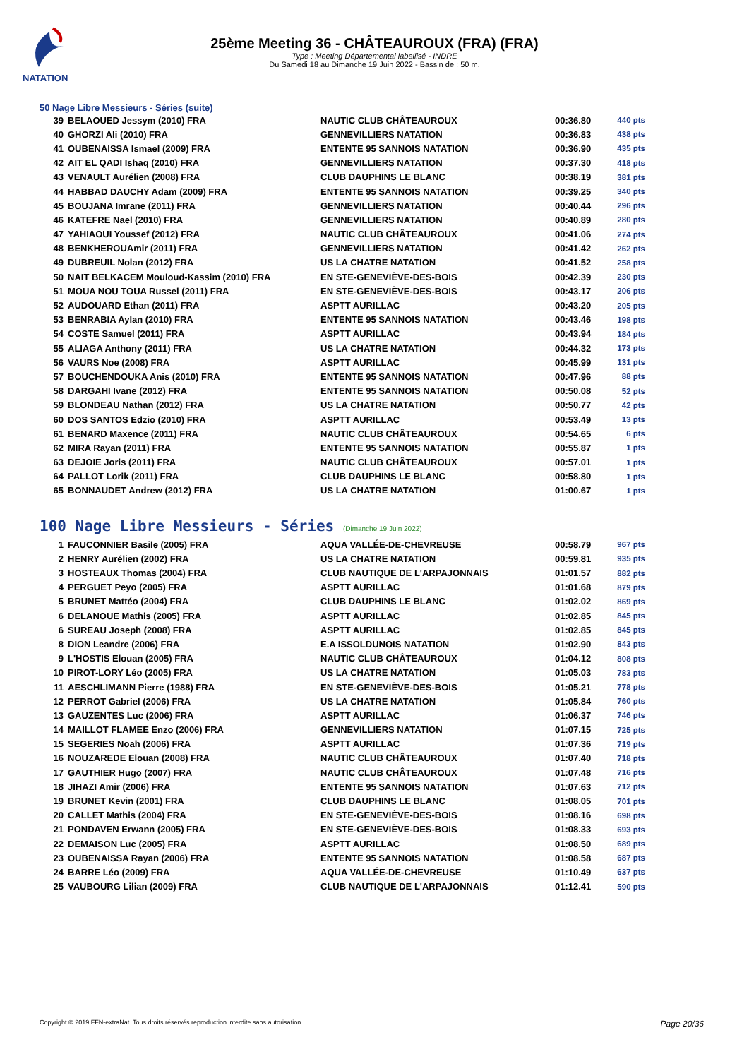NATATION
25ème Meeting 36 - CHÂTEAUROUX (FRA) (FRA)
Type : Meeting Départemental labellisé - INDRE
Du Samedi 18 au Dimanche 19 Juin 2022 - Bassin de : 50 m.
50 Nage Libre Messieurs - Séries (suite)
| 39 | BELAOUED Jessym (2010) FRA | NAUTIC CLUB CHÂTEAUROUX | 00:36.80 | 440 pts |
| 40 | GHORZI Ali (2010) FRA | GENNEVILLIERS NATATION | 00:36.83 | 438 pts |
| 41 | OUBENAISSA Ismael (2009) FRA | ENTENTE 95 SANNOIS NATATION | 00:36.90 | 435 pts |
| 42 | AIT EL QADI Ishaq (2010) FRA | GENNEVILLIERS NATATION | 00:37.30 | 418 pts |
| 43 | VENAULT Aurélien (2008) FRA | CLUB DAUPHINS LE BLANC | 00:38.19 | 381 pts |
| 44 | HABBAD DAUCHY Adam (2009) FRA | ENTENTE 95 SANNOIS NATATION | 00:39.25 | 340 pts |
| 45 | BOUJANA Imrane (2011) FRA | GENNEVILLIERS NATATION | 00:40.44 | 296 pts |
| 46 | KATEFRE Nael (2010) FRA | GENNEVILLIERS NATATION | 00:40.89 | 280 pts |
| 47 | YAHIAOUI Youssef (2012) FRA | NAUTIC CLUB CHÂTEAUROUX | 00:41.06 | 274 pts |
| 48 | BENKHEROUAmir (2011) FRA | GENNEVILLIERS NATATION | 00:41.42 | 262 pts |
| 49 | DUBREUIL Nolan (2012) FRA | US LA CHATRE NATATION | 00:41.52 | 258 pts |
| 50 | NAIT BELKACEM Mouloud-Kassim (2010) FRA | EN STE-GENEVIÈVE-DES-BOIS | 00:42.39 | 230 pts |
| 51 | MOUA NOU TOUA Russel (2011) FRA | EN STE-GENEVIÈVE-DES-BOIS | 00:43.17 | 206 pts |
| 52 | AUDOUARD Ethan (2011) FRA | ASPTT AURILLAC | 00:43.20 | 205 pts |
| 53 | BENRABIA Aylan (2010) FRA | ENTENTE 95 SANNOIS NATATION | 00:43.46 | 198 pts |
| 54 | COSTE Samuel (2011) FRA | ASPTT AURILLAC | 00:43.94 | 184 pts |
| 55 | ALIAGA Anthony (2011) FRA | US LA CHATRE NATATION | 00:44.32 | 173 pts |
| 56 | VAURS Noe (2008) FRA | ASPTT AURILLAC | 00:45.99 | 131 pts |
| 57 | BOUCHENDOUKA Anis (2010) FRA | ENTENTE 95 SANNOIS NATATION | 00:47.96 | 88 pts |
| 58 | DARGAHI Ivane (2012) FRA | ENTENTE 95 SANNOIS NATATION | 00:50.08 | 52 pts |
| 59 | BLONDEAU Nathan (2012) FRA | US LA CHATRE NATATION | 00:50.77 | 42 pts |
| 60 | DOS SANTOS Edzio (2010) FRA | ASPTT AURILLAC | 00:53.49 | 13 pts |
| 61 | BENARD Maxence (2011) FRA | NAUTIC CLUB CHÂTEAUROUX | 00:54.65 | 6 pts |
| 62 | MIRA Rayan (2011) FRA | ENTENTE 95 SANNOIS NATATION | 00:55.87 | 1 pts |
| 63 | DEJOIE Joris (2011) FRA | NAUTIC CLUB CHÂTEAUROUX | 00:57.01 | 1 pts |
| 64 | PALLOT Lorik (2011) FRA | CLUB DAUPHINS LE BLANC | 00:58.80 | 1 pts |
| 65 | BONNAUDET Andrew (2012) FRA | US LA CHATRE NATATION | 01:00.67 | 1 pts |
100 Nage Libre Messieurs - Séries (Dimanche 19 Juin 2022)
| 1 | FAUCONNIER Basile (2005) FRA | AQUA VALLÉE-DE-CHEVREUSE | 00:58.79 | 967 pts |
| 2 | HENRY Aurélien (2002) FRA | US LA CHATRE NATATION | 00:59.81 | 935 pts |
| 3 | HOSTEAUX Thomas (2004) FRA | CLUB NAUTIQUE DE L'ARPAJONNAIS | 01:01.57 | 882 pts |
| 4 | PERGUET Peyo (2005) FRA | ASPTT AURILLAC | 01:01.68 | 879 pts |
| 5 | BRUNET Mattéo (2004) FRA | CLUB DAUPHINS LE BLANC | 01:02.02 | 869 pts |
| 6 | DELANOUE Mathis (2005) FRA | ASPTT AURILLAC | 01:02.85 | 845 pts |
| 6 | SUREAU Joseph (2008) FRA | ASPTT AURILLAC | 01:02.85 | 845 pts |
| 8 | DION Leandre (2006) FRA | E.A ISSOLDUNOIS NATATION | 01:02.90 | 843 pts |
| 9 | L'HOSTIS Elouan (2005) FRA | NAUTIC CLUB CHÂTEAUROUX | 01:04.12 | 808 pts |
| 10 | PIROT-LORY Léo (2005) FRA | US LA CHATRE NATATION | 01:05.03 | 783 pts |
| 11 | AESCHLIMANN Pierre (1988) FRA | EN STE-GENEVIÈVE-DES-BOIS | 01:05.21 | 778 pts |
| 12 | PERROT Gabriel (2006) FRA | US LA CHATRE NATATION | 01:05.84 | 760 pts |
| 13 | GAUZENTES Luc (2006) FRA | ASPTT AURILLAC | 01:06.37 | 746 pts |
| 14 | MAILLOT FLAMEE Enzo (2006) FRA | GENNEVILLIERS NATATION | 01:07.15 | 725 pts |
| 15 | SEGERIES Noah (2006) FRA | ASPTT AURILLAC | 01:07.36 | 719 pts |
| 16 | NOUZAREDE Elouan (2008) FRA | NAUTIC CLUB CHÂTEAUROUX | 01:07.40 | 718 pts |
| 17 | GAUTHIER Hugo (2007) FRA | NAUTIC CLUB CHÂTEAUROUX | 01:07.48 | 716 pts |
| 18 | JIHAZI Amir (2006) FRA | ENTENTE 95 SANNOIS NATATION | 01:07.63 | 712 pts |
| 19 | BRUNET Kevin (2001) FRA | CLUB DAUPHINS LE BLANC | 01:08.05 | 701 pts |
| 20 | CALLET Mathis (2004) FRA | EN STE-GENEVIÈVE-DES-BOIS | 01:08.16 | 698 pts |
| 21 | PONDAVEN Erwann (2005) FRA | EN STE-GENEVIÈVE-DES-BOIS | 01:08.33 | 693 pts |
| 22 | DEMAISON Luc (2005) FRA | ASPTT AURILLAC | 01:08.50 | 689 pts |
| 23 | OUBENAISSA Rayan (2006) FRA | ENTENTE 95 SANNOIS NATATION | 01:08.58 | 687 pts |
| 24 | BARRE Léo (2009) FRA | AQUA VALLÉE-DE-CHEVREUSE | 01:10.49 | 637 pts |
| 25 | VAUBOURG Lilian (2009) FRA | CLUB NAUTIQUE DE L'ARPAJONNAIS | 01:12.41 | 590 pts |
Copyright © 2019 FFN-extraNat. Tous droits réservés reproduction interdite sans autorisation. Page 20/36